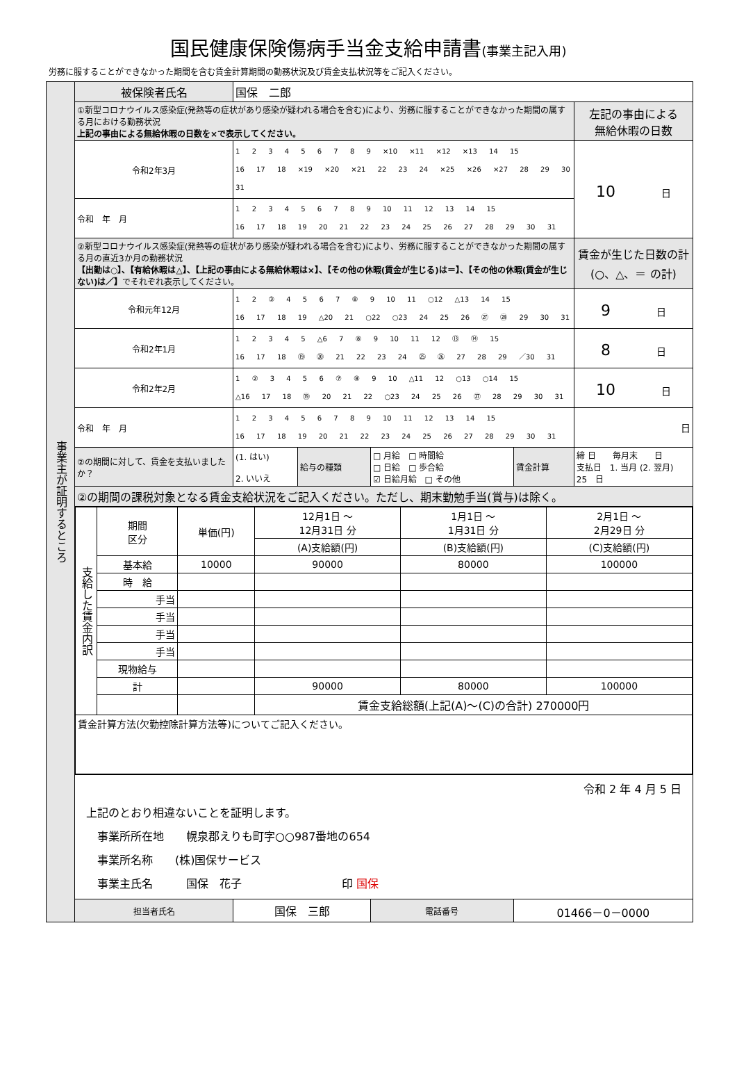国民健康保険傷病手当金支給申請書(事業主記入用)
労務に服することができなかった期間を含む賃金計算期間の勤務状況及び賃金支払状況等をご記入ください。
| 事業主が証明するところ | 被保険者氏名 | 国保 二郎 | | | | |
| | ①新型コロナウイルス感染症(発熱等の症状があり感染が疑われる場合を含む)により、労務に服することができなかった期間の属する月における勤務状況 上記の事由による無給休暇の日数を×で表示してください。 | | | | | 左記の事由による 無給休暇の日数 |
| | 令和2年3月 | 1 2 3 4 5 6 7 8 9 ×10 ×11 ×12 ×13 14 15 16 17 18 ×19 ×20 ×21 22 23 24 ×25 ×26 ×27 28 29 30 31 | | | | 10 日 |
| | 令和 年 月 | 1 2 3 4 5 6 7 8 9 10 11 12 13 14 15 16 17 18 19 20 21 22 23 24 25 26 27 28 29 30 31 | | | | |
| | ②新型コロナウイルス感染症(発熱等の症状があり感染が疑われる場合を含む)により、労務に服することができなかった期間の属する月の直近3か月の勤務状況 【出勤は○】、【有給休暇は△】、【上記の事由による無給休暇は×】、【その他の休暇(賃金が生じる)は＝】、【その他の休暇(賃金が生じない)は／】 でそれぞれ表示してください。 | | | | | 賃金が生じた日数の計 (○、△、＝ の計) |
| | 令和元年12月 | 1 2 ③ 4 5 6 7 ⑧ 9 10 11 ○12 △13 14 15 16 17 18 19 △20 21 ○22 ○23 24 25 26 ㉗ ㉘ 29 30 31 | | | | 9 日 |
| | 令和2年1月 | 1 2 3 4 5 △6 7 ⑧ 9 10 11 12 ⑬ ⑭ 15 16 17 18 ⑲ ⑳ 21 22 23 24 ㉕ ㉖ 27 28 29 ／30 31 | | | | 8 日 |
| | 令和2年2月 | 1 ② 3 4 5 6 ⑦ ⑧ 9 10 △11 12 ○13 ○14 15 △16 17 18 ⑲ 20 21 22 ○23 24 25 26 ㉗ 28 29 30 31 | | | | 10 日 |
| | 令和 年 月 | 1 2 3 4 5 6 7 8 9 10 11 12 13 14 15 16 17 18 19 20 21 22 23 24 25 26 27 28 29 30 31 | | | | 日 |
| | ②の期間に対して、賃金を支払いましたか？ | (1. はい) 2. いいえ | 給与の種類 | □ 月給 □ 時間給 □ 日給 □ 歩合給 ☑ 日給月給 □ その他 | 賃金計算 | 締 日 毎月末 日 支払日 1. 当月 (2. 翌月) 25 日 |
| | ②の期間の課税対象となる賃金支給状況をご記入ください。ただし、期末勤勉手当(賞与)は除く。 | | | | | |
| | / 支給した賃金内訳 / 期間 区分 / 単価(円) / 12月1日 ～ 12月31日 分 / 1月1日 ～ 1月31日 分 / 2月1日 ～ 2月29日 分 / / / / / (A)支給額(円) / (B)支給額(円) / (C)支給額(円) / / / 基本給 / 10000 / 90000 / 80000 / 100000 / / / 時 給 / / / / / / / 手当 / / / / / / / 手当 / / / / / / / 手当 / / / / / / / 手当 / / / / / / / 現物給与 / / / / / / / 計 / / 90000 / 80000 / 100000 / / / / / 賃金支給総額(上記(A)～(C)の合計) 270000円 / / / / 賃金計算方法(欠勤控除計算方法等)についてご記入ください。 / / / / / / | | | | | |
| | 令和 2 年 4 月 5 日 上記のとおり相違ないことを証明します。 事業所所在地 幌泉郡えりも町字○○987番地の654 事業所名称 (株)国保サービス 事業主氏名 国保 花子 印 国保 | | | | | |
| | 担当者氏名 | 国保 三郎 | | 電話番号 | 01466－0－0000 | |